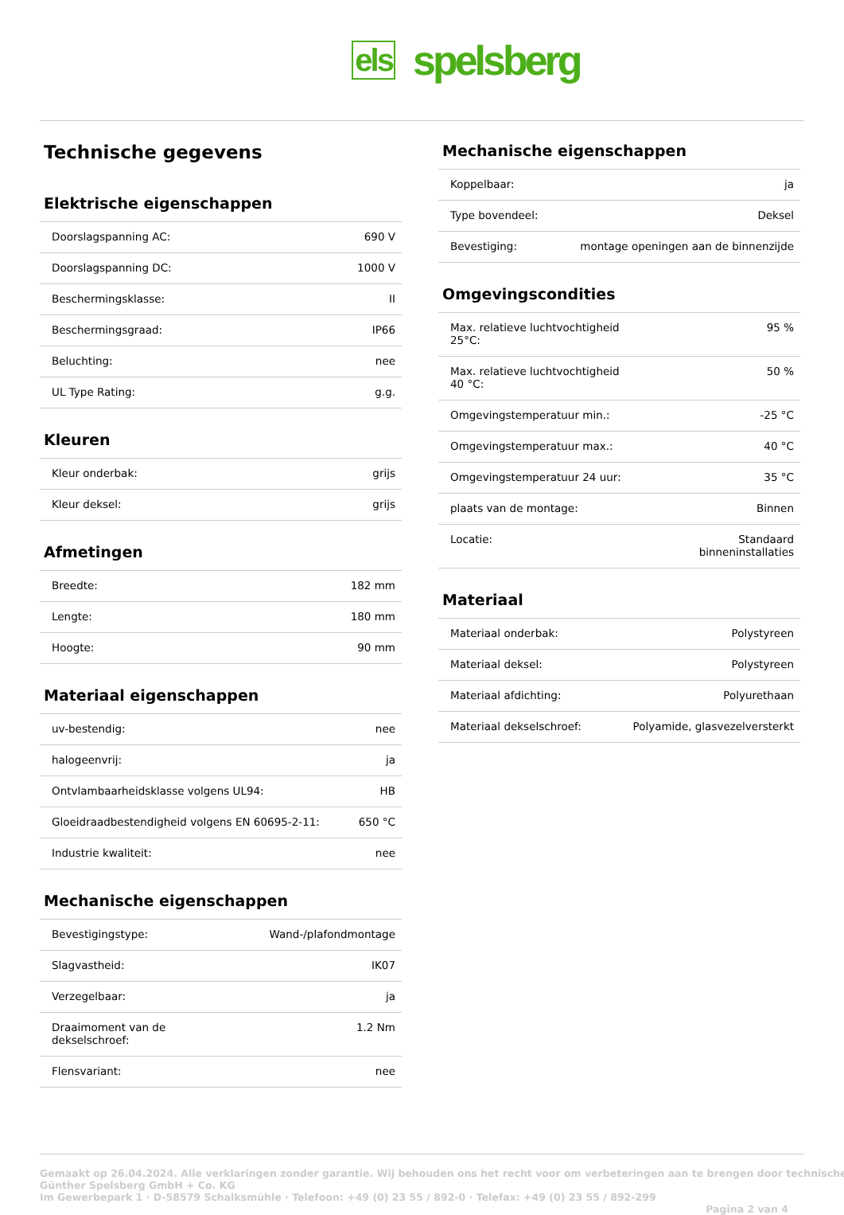els spelsberg
Technische gegevens
Elektrische eigenschappen
| Doorslagspanning AC: | 690 V |
| Doorslagspanning DC: | 1000 V |
| Beschermingsklasse: | II |
| Beschermingsgraad: | IP66 |
| Beluchting: | nee |
| UL Type Rating: | g.g. |
Kleuren
| Kleur onderbak: | grijs |
| Kleur deksel: | grijs |
Afmetingen
| Breedte: | 182 mm |
| Lengte: | 180 mm |
| Hoogte: | 90 mm |
Materiaal eigenschappen
| uv-bestendig: | nee |
| halogeenvrij: | ja |
| Ontvlambaarheidsklasse volgens UL94: | HB |
| Gloeidraadbestendigheid volgens EN 60695-2-11: | 650 °C |
| Industrie kwaliteit: | nee |
Mechanische eigenschappen
| Bevestigingstype: | Wand-/plafondmontage |
| Slagvastheid: | IK07 |
| Verzegelbaar: | ja |
| Draaimoment van de dekselschroef: | 1.2 Nm |
| Flensvariant: | nee |
Mechanische eigenschappen
| Koppelbaar: | ja |
| Type bovendeel: | Deksel |
| Bevestiging: | montage openingen aan de binnenzijde |
Omgevingscondities
| Max. relatieve luchtvochtigheid 25°C: | 95 % |
| Max. relatieve luchtvochtigheid 40 °C: | 50 % |
| Omgevingstemperatuur min.: | -25 °C |
| Omgevingstemperatuur max.: | 40 °C |
| Omgevingstemperatuur 24 uur: | 35 °C |
| plaats van de montage: | Binnen |
| Locatie: | Standaard binneninstallaties |
Materiaal
| Materiaal onderbak: | Polystyreen |
| Materiaal deksel: | Polystyreen |
| Materiaal afdichting: | Polyurethaan |
| Materiaal dekselschroef: | Polyamide, glasvezelversterkt |
Gemaakt op 26.04.2024. Alle verklaringen zonder garantie. Wij behouden ons het recht voor om verbeteringen aan te brengen door technische
Günther Spelsberg GmbH + Co. KG
Im Gewerbepark 1 · D-58579 Schalksmühle · Telefoon: +49 (0) 23 55 / 892-0 · Telefax: +49 (0) 23 55 / 892-299
Pagina 2 van 4